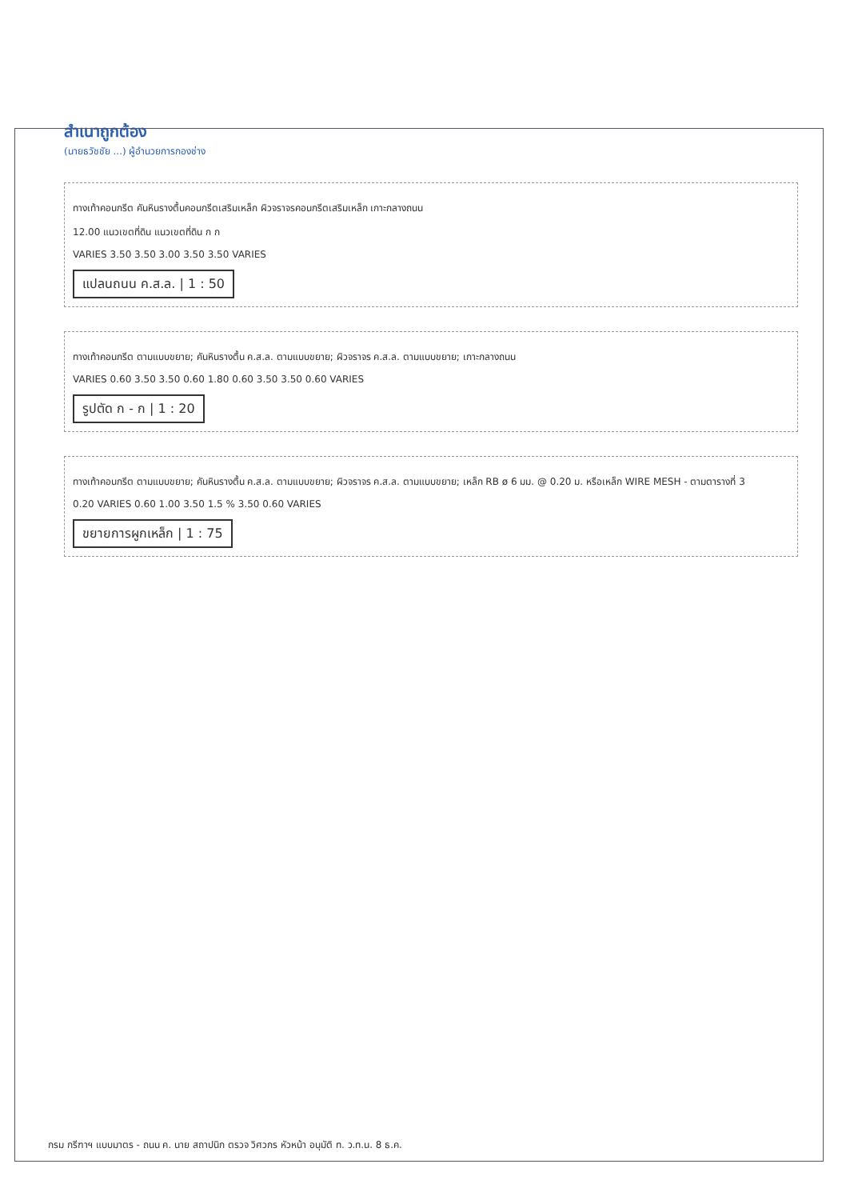สำเนาถูกต้อง
(นายธวัชชัย ...) ผู้อำนวยการกองช่าง
ทางเท้าคอนกรีต คันหินรางตื้นคอนกรีตเสริมเหล็ก ผิวจราจรคอนกรีตเสริมเหล็ก เกาะกลางถนน
12.00 แนวเขตที่ดิน แนวเขตที่ดิน ก ก
VARIES 3.50 3.50 3.00 3.50 3.50 VARIES
แปลนถนน ค.ส.ล. | 1 : 50
ทางเท้าคอนกรีต ตามแบบขยาย; คันหินรางตื้น ค.ส.ล. ตามแบบขยาย; ผิวจราจร ค.ส.ล. ตามแบบขยาย; เกาะกลางถนน
VARIES 0.60 3.50 3.50 0.60 1.80 0.60 3.50 3.50 0.60 VARIES
รูปตัด ก - ก | 1 : 20
ทางเท้าคอนกรีต ตามแบบขยาย; คันหินรางตื้น ค.ส.ล. ตามแบบขยาย; ผิวจราจร ค.ส.ล. ตามแบบขยาย; เหล็ก RB ø 6 มม. @ 0.20 ม. หรือเหล็ก WIRE MESH - ตามตารางที่ 3
0.20 VARIES 0.60 1.00 3.50 1.5 % 3.50 0.60 VARIES
ขยายการผูกเหล็ก | 1 : 75
กรม กรีฑาฯ แบบมาตร - ถนน ค. นาย สถาปนิก ตรวจ วิศวกร หัวหน้า อนุมัติ ท. ว.ท.น. 8 ธ.ค.